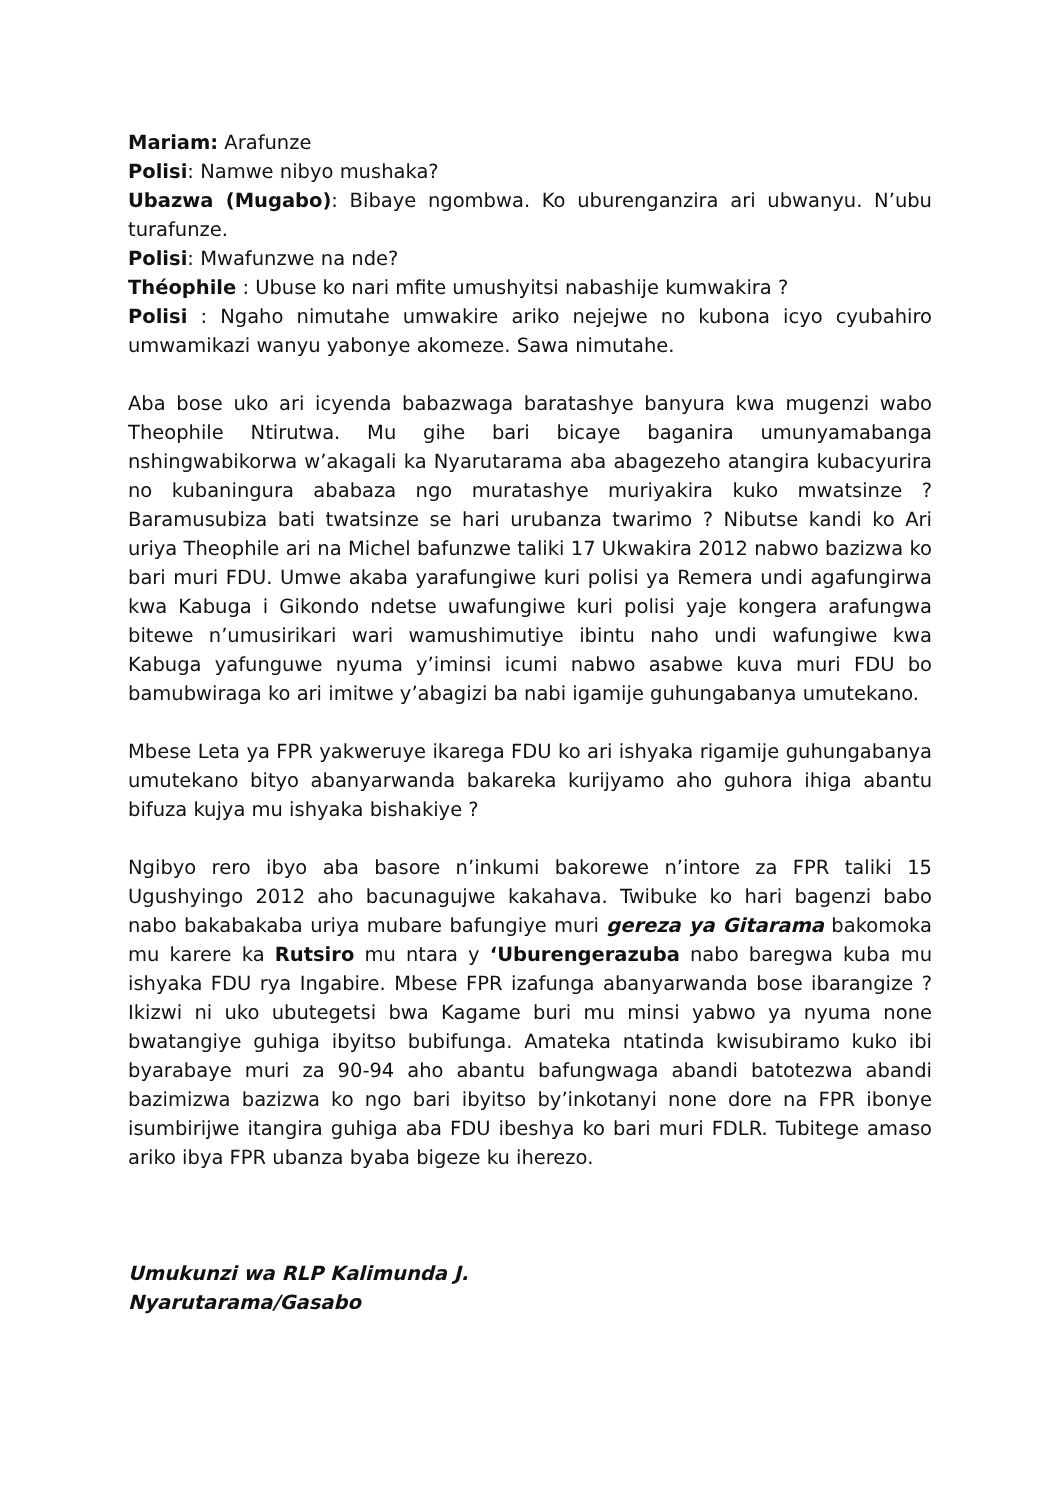Mariam: Arafunze
Polisi: Namwe nibyo mushaka?
Ubazwa (Mugabo): Bibaye ngombwa. Ko uburenganzira ari ubwanyu. N’ubu turafunze.
Polisi: Mwafunzwe na nde?
Théophile : Ubuse ko nari mfite umushyitsi nabashije kumwakira ?
Polisi : Ngaho nimutahe umwakire ariko nejejwe no kubona icyo cyubahiro umwamikazi wanyu yabonye akomeze. Sawa nimutahe.
Aba bose uko ari icyenda babazwaga baratashye banyura kwa mugenzi wabo Theophile Ntirutwa. Mu gihe bari bicaye baganira umunyamabanga nshingwabikorwa w’akagali ka Nyarutarama aba abagezeho atangira kubacyurira no kubaningura ababaza ngo muratashye muriyakira kuko mwatsinze ? Baramusubiza bati twatsinze se hari urubanza twarimo ? Nibutse kandi ko Ari uriya Theophile ari na Michel bafunzwe taliki 17 Ukwakira 2012 nabwo bazizwa ko bari muri FDU. Umwe akaba yarafungiwe kuri polisi ya Remera undi agafungirwa kwa Kabuga i Gikondo ndetse uwafungiwe kuri polisi yaje kongera arafungwa bitewe n’umusirikari wari wamushimutiye ibintu naho undi wafungiwe kwa Kabuga yafunguwe nyuma y’iminsi icumi nabwo asabwe kuva muri FDU bo bamubwiraga ko ari imitwe y’abagizi ba nabi igamije guhungabanya umutekano.
Mbese Leta ya FPR yakweruye ikarega FDU ko ari ishyaka rigamije guhungabanya umutekano bityo abanyarwanda bakareka kurijyamo aho guhora ihiga abantu bifuza kujya mu ishyaka bishakiye ?
Ngibyo rero ibyo aba basore n’inkumi bakorewe n’intore za FPR taliki 15 Ugushyingo 2012 aho bacunagujwe kakahava. Twibuke ko hari bagenzi babo nabo bakabakaba uriya mubare bafungiye muri gereza ya Gitarama bakomoka mu karere ka Rutsiro mu ntara y ‘Uburengerazuba nabo baregwa kuba mu ishyaka FDU rya Ingabire. Mbese FPR izafunga abanyarwanda bose ibarangize ? Ikizwi ni uko ubutegetsi bwa Kagame buri mu minsi yabwo ya nyuma none bwatangiye guhiga ibyitso bubifunga. Amateka ntatinda kwisubiramo kuko ibi byarabaye muri za 90-94 aho abantu bafungwaga abandi batotezwa abandi bazimizwa bazizwa ko ngo bari ibyitso by’inkotanyi none dore na FPR ibonye isumbirijwe itangira guhiga aba FDU ibeshya ko bari muri FDLR. Tubitege amaso ariko ibya FPR ubanza byaba bigeze ku iherezo.
Umukunzi wa RLP Kalimunda J.
Nyarutarama/Gasabo